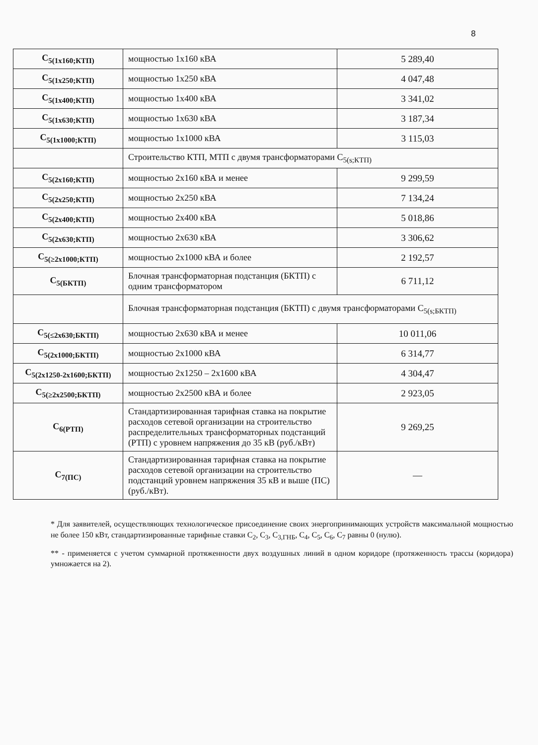8
| C<sub>5(1x160;КТП)</sub> | мощностью 1х160 кВА | 5 289,40 |
| C<sub>5(1x250;КТП)</sub> | мощностью 1х250 кВА | 4 047,48 |
| C<sub>5(1x400;КТП)</sub> | мощностью 1х400 кВА | 3 341,02 |
| C<sub>5(1x630;КТП)</sub> | мощностью 1х630 кВА | 3 187,34 |
| C<sub>5(1x1000;КТП)</sub> | мощностью 1х1000 кВА | 3 115,03 |
| | Строительство КТП, МТП с двумя трансформаторами C<sub>5(s;КТП)</sub> | |
| C<sub>5(2x160;КТП)</sub> | мощностью 2х160 кВА и менее | 9 299,59 |
| C<sub>5(2x250;КТП)</sub> | мощностью 2х250 кВА | 7 134,24 |
| C<sub>5(2x400;КТП)</sub> | мощностью 2х400 кВА | 5 018,86 |
| C<sub>5(2x630;КТП)</sub> | мощностью 2х630 кВА | 3 306,62 |
| C<sub>5(≥2x1000;КТП)</sub> | мощностью 2х1000 кВА и более | 2 192,57 |
| C<sub>5(БКТП)</sub> | Блочная трансформаторная подстанция (БКТП) с одним трансформатором | 6 711,12 |
| | Блочная трансформаторная подстанция (БКТП) с двумя трансформаторами C<sub>5(s;БКТП)</sub> | |
| C<sub>5(≤2x630;БКТП)</sub> | мощностью 2х630 кВА и менее | 10 011,06 |
| C<sub>5(2x1000;БКТП)</sub> | мощностью 2х1000 кВА | 6 314,77 |
| C<sub>5(2x1250-2x1600;БКТП)</sub> | мощностью 2х1250 – 2х1600 кВА | 4 304,47 |
| C<sub>5(≥2x2500;БКТП)</sub> | мощностью 2х2500 кВА и более | 2 923,05 |
| C<sub>6(РТП)</sub> | Стандартизированная тарифная ставка на покрытие расходов сетевой организации на строительство распределительных трансформаторных подстанций (РТП) с уровнем напряжения до 35 кВ (руб./кВт) | 9 269,25 |
| C<sub>7(ПС)</sub> | Стандартизированная тарифная ставка на покрытие расходов сетевой организации на строительство подстанций уровнем напряжения 35 кВ и выше (ПС) (руб./кВт). | — |
* Для заявителей, осуществляющих технологическое присоединение своих энергопринимающих устройств максимальной мощностью не более 150 кВт, стандартизированные тарифные ставки C<sub>2</sub>, C<sub>3</sub>, C<sub>3,ГНБ</sub>, C<sub>4</sub>, C<sub>5</sub>, C<sub>6</sub>, C<sub>7</sub> равны 0 (нулю).
** - применяется с учетом суммарной протяженности двух воздушных линий в одном коридоре (протяженность трассы (коридора) умножается на 2).